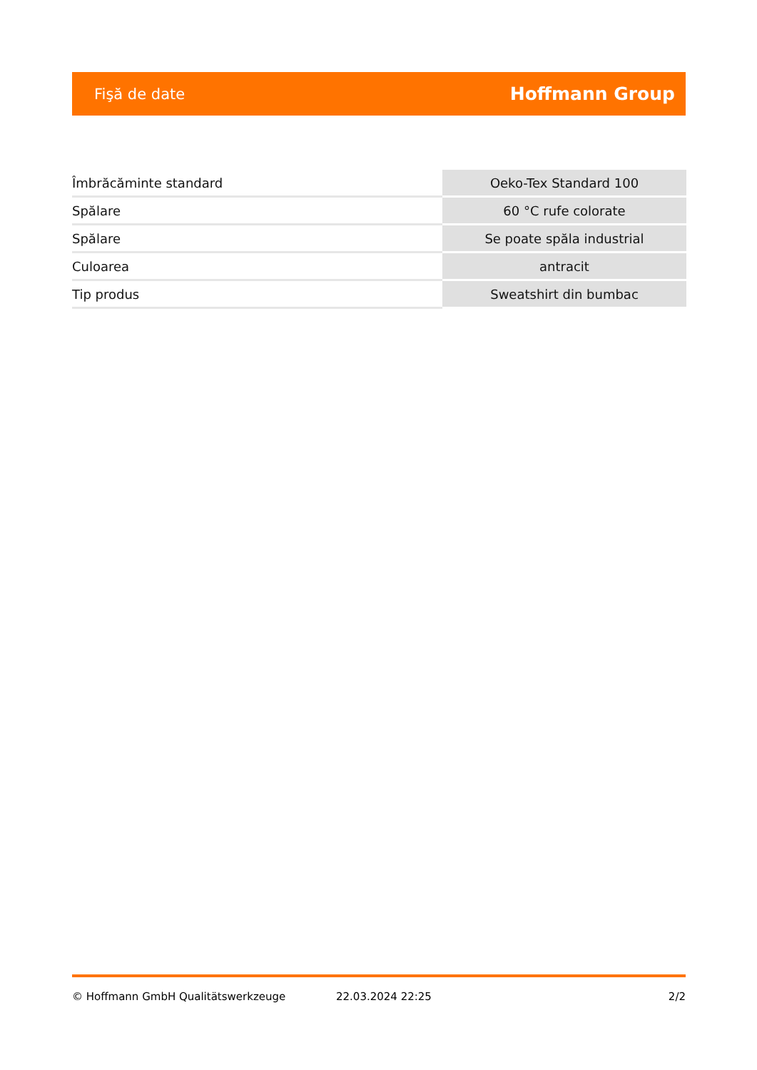Fişă de date Hoffmann Group
| Îmbrăcăminte standard | Oeko-Tex Standard 100 |
| Spălare | 60 °C rufe colorate |
| Spălare | Se poate spăla industrial |
| Culoarea | antracit |
| Tip produs | Sweatshirt din bumbac |
© Hoffmann GmbH Qualitätswerkzeuge 22.03.2024 22:25 2/2